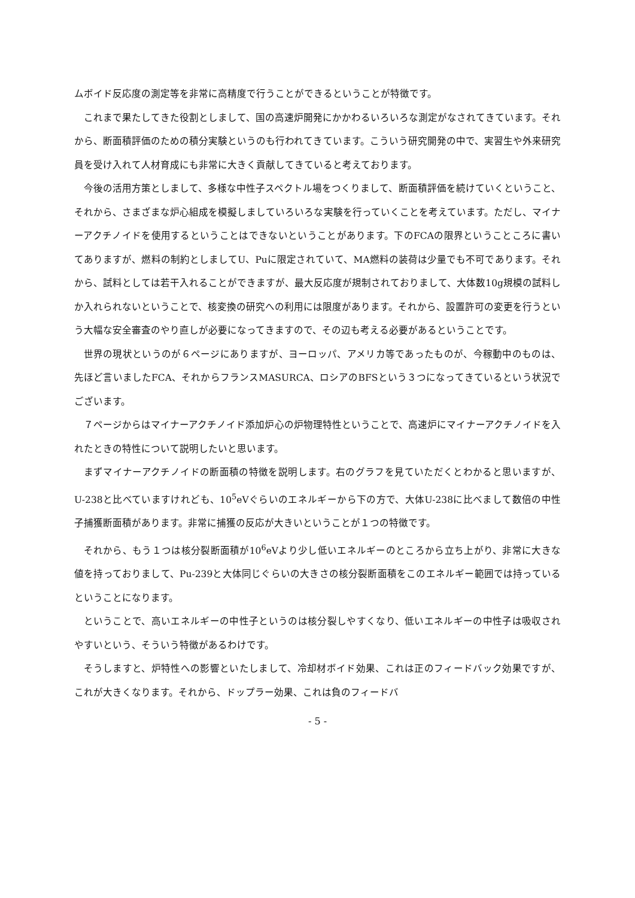ムボイド反応度の測定等を非常に高精度で行うことができるということが特徴です。
これまで果たしてきた役割としまして、国の高速炉開発にかかわるいろいろな測定がなされてきています。それから、断面積評価のための積分実験というのも行われてきています。こういう研究開発の中で、実習生や外来研究員を受け入れて人材育成にも非常に大きく貢献してきていると考えております。
今後の活用方策としまして、多様な中性子スペクトル場をつくりまして、断面積評価を続けていくということ、それから、さまざまな炉心組成を模擬しましていろいろな実験を行っていくことを考えています。ただし、マイナーアクチノイドを使用するということはできないということがあります。下のFCAの限界ということころに書いてありますが、燃料の制約としましてU、Puに限定されていて、MA燃料の装荷は少量でも不可であります。それから、試料としては若干入れることができますが、最大反応度が規制されておりまして、大体数10g規模の試料しか入れられないということで、核変換の研究への利用には限度があります。それから、設置許可の変更を行うという大幅な安全審査のやり直しが必要になってきますので、その辺も考える必要があるということです。
世界の現状というのが６ページにありますが、ヨーロッパ、アメリカ等であったものが、今稼動中のものは、先ほど言いましたFCA、それからフランスMASURCA、ロシアのBFSという３つになってきているという状況でございます。
７ページからはマイナーアクチノイド添加炉心の炉物理特性ということで、高速炉にマイナーアクチノイドを入れたときの特性について説明したいと思います。
まずマイナーアクチノイドの断面積の特徴を説明します。右のグラフを見ていただくとわかると思いますが、U-238と比べていますけれども、10<sup>5</sup>eVぐらいのエネルギーから下の方で、大体U-238に比べまして数倍の中性子捕獲断面積があります。非常に捕獲の反応が大きいということが１つの特徴です。
それから、もう１つは核分裂断面積が10<sup>6</sup>eVより少し低いエネルギーのところから立ち上がり、非常に大きな値を持っておりまして、Pu-239と大体同じぐらいの大きさの核分裂断面積をこのエネルギー範囲では持っているということになります。
ということで、高いエネルギーの中性子というのは核分裂しやすくなり、低いエネルギーの中性子は吸収されやすいという、そういう特徴があるわけです。
そうしますと、炉特性への影響といたしまして、冷却材ボイド効果、これは正のフィードバック効果ですが、これが大きくなります。それから、ドップラー効果、これは負のフィードバ
- 5 -